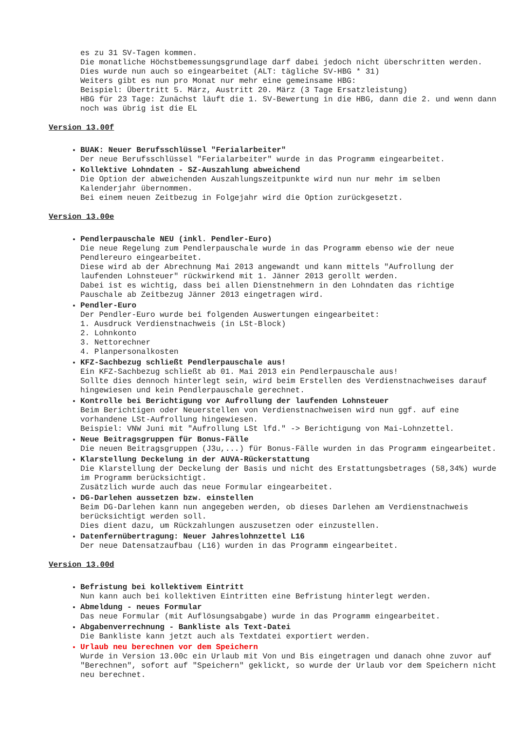es zu 31 SV-Tagen kommen.
Die monatliche Höchstbemessungsgrundlage darf dabei jedoch nicht überschritten werden.
Dies wurde nun auch so eingearbeitet (ALT: tägliche SV-HBG * 31)
Weiters gibt es nun pro Monat nur mehr eine gemeinsame HBG:
Beispiel: Übertritt 5. März, Austritt 20. März (3 Tage Ersatzleistung)
HBG für 23 Tage: Zunächst läuft die 1. SV-Bewertung in die HBG, dann die 2. und wenn dann noch was übrig ist die EL
Version 13.00f
BUAK: Neuer Berufsschlüssel "Ferialarbeiter"
Der neue Berufsschlüssel "Ferialarbeiter" wurde in das Programm eingearbeitet.
Kollektive Lohndaten - SZ-Auszahlung abweichend
Die Option der abweichenden Auszahlungszeitpunkte wird nun nur mehr im selben Kalenderjahr übernommen.
Bei einem neuen Zeitbezug in Folgejahr wird die Option zurückgesetzt.
Version 13.00e
Pendlerpauschale NEU (inkl. Pendler-Euro)
Die neue Regelung zum Pendlerpauschale wurde in das Programm ebenso wie der neue Pendlereuro eingearbeitet.
Diese wird ab der Abrechnung Mai 2013 angewandt und kann mittels "Aufrollung der laufenden Lohnsteuer" rückwirkend mit 1. Jänner 2013 gerollt werden.
Dabei ist es wichtig, dass bei allen Dienstnehmern in den Lohndaten das richtige Pauschale ab Zeitbezug Jänner 2013 eingetragen wird.
Pendler-Euro
Der Pendler-Euro wurde bei folgenden Auswertungen eingearbeitet:
1. Ausdruck Verdienstnachweis (in LSt-Block)
2. Lohnkonto
3. Nettorechner
4. Planpersonalkosten
KFZ-Sachbezug schließt Pendlerpauschale aus!
Ein KFZ-Sachbezug schließt ab 01. Mai 2013 ein Pendlerpauschale aus!
Sollte dies dennoch hinterlegt sein, wird beim Erstellen des Verdienstnachweises darauf hingewiesen und kein Pendlerpauschale gerechnet.
Kontrolle bei Berichtigung vor Aufrollung der laufenden Lohnsteuer
Beim Berichtigen oder Neuerstellen von Verdienstnachweisen wird nun ggf. auf eine vorhandene LSt-Aufrollung hingewiesen.
Beispiel: VNW Juni mit "Aufrollung LSt lfd." -> Berichtigung von Mai-Lohnzettel.
Neue Beitragsgruppen für Bonus-Fälle
Die neuen Beitragsgruppen (J3u,...) für Bonus-Fälle wurden in das Programm eingearbeitet.
Klarstellung Deckelung in der AUVA-Rückerstattung
Die Klarstellung der Deckelung der Basis und nicht des Erstattungsbetrages (58,34%) wurde im Programm berücksichtigt.
Zusätzlich wurde auch das neue Formular eingearbeitet.
DG-Darlehen aussetzen bzw. einstellen
Beim DG-Darlehen kann nun angegeben werden, ob dieses Darlehen am Verdienstnachweis berücksichtigt werden soll.
Dies dient dazu, um Rückzahlungen auszusetzen oder einzustellen.
Datenfernübertragung: Neuer Jahreslohnzettel L16
Der neue Datensatzaufbau (L16) wurden in das Programm eingearbeitet.
Version 13.00d
Befristung bei kollektivem Eintritt
Nun kann auch bei kollektiven Eintritten eine Befristung hinterlegt werden.
Abmeldung - neues Formular
Das neue Formular (mit Auflösungsabgabe) wurde in das Programm eingearbeitet.
Abgabenverrechnung - Bankliste als Text-Datei
Die Bankliste kann jetzt auch als Textdatei exportiert werden.
Urlaub neu berechnen vor dem Speichern
Wurde in Version 13.00c ein Urlaub mit Von und Bis eingetragen und danach ohne zuvor auf "Berechnen", sofort auf "Speichern" geklickt, so wurde der Urlaub vor dem Speichern nicht neu berechnet.